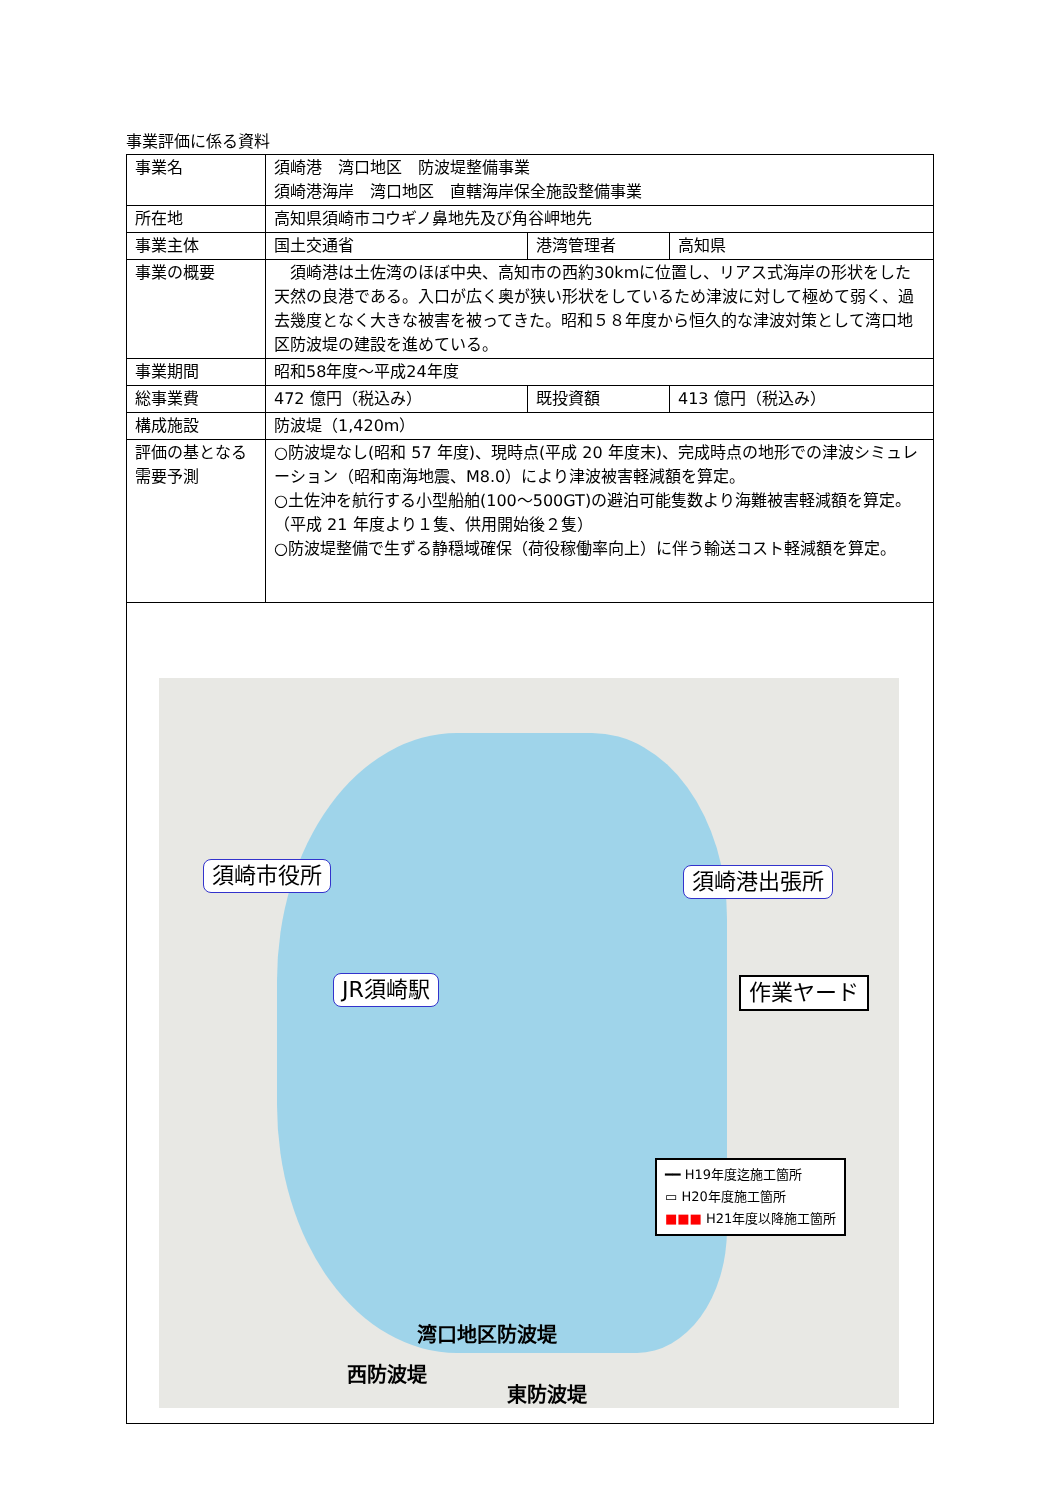事業評価に係る資料
| 事業名 | 須崎港 湾口地区 防波堤整備事業 須崎港海岸 湾口地区 直轄海岸保全施設整備事業 | | |
| 所在地 | 高知県須崎市コウギノ鼻地先及び角谷岬地先 | | |
| 事業主体 | 国土交通省 | 港湾管理者 | 高知県 |
| 事業の概要 | 須崎港は土佐湾のほぼ中央、高知市の西約30kmに位置し、リアス式海岸の形状をした天然の良港である。入口が広く奥が狭い形状をしているため津波に対して極めて弱く、過去幾度となく大きな被害を被ってきた。昭和５８年度から恒久的な津波対策として湾口地区防波堤の建設を進めている。 | | |
| 事業期間 | 昭和58年度～平成24年度 | | |
| 総事業費 | 472 億円（税込み） | 既投資額 | 413 億円（税込み） |
| 構成施設 | 防波堤（1,420m） | | |
| 評価の基となる需要予測 | ○防波堤なし(昭和 57 年度)、現時点(平成 20 年度末)、完成時点の地形での津波シミュレーション（昭和南海地震、M8.0）により津波被害軽減額を算定。 ○土佐沖を航行する小型船舶(100～500GT)の避泊可能隻数より海難被害軽減額を算定。（平成 21 年度より１隻、供用開始後２隻） ○防波堤整備で生ずる静穏域確保（荷役稼働率向上）に伴う輸送コスト軽減額を算定。 | | |
| 須崎市役所 須崎港出張所 JR須崎駅 作業ヤード ━━ H19年度迄施工箇所 ▭ H20年度施工箇所 ■■■ H21年度以降施工箇所 湾口地区防波堤 西防波堤 東防波堤 | | | |